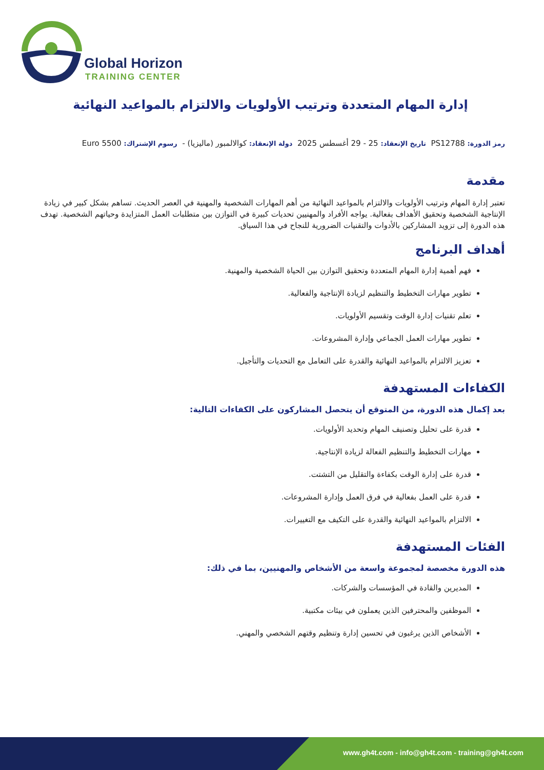Global Horizon
TRAINING CENTER
إدارة المهام المتعددة وترتيب الأولويات والالتزام بالمواعيد النهائية
رمز الدورة: PS12788 تاريخ الإنعقاد: 25 - 29 أغسطس 2025 دولة الإنعقاد: كوالالمبور (ماليزيا) - رسوم الإشتراك: 5500 Euro
مقدمة
تعتبر إدارة المهام وترتيب الأولويات والالتزام بالمواعيد النهائية من أهم المهارات الشخصية والمهنية في العصر الحديث. تساهم بشكل كبير في زيادة الإنتاجية الشخصية وتحقيق الأهداف بفعالية. يواجه الأفراد والمهنيين تحديات كبيرة في التوازن بين متطلبات العمل المتزايدة وحياتهم الشخصية. تهدف هذه الدورة إلى تزويد المشاركين بالأدوات والتقنيات الضرورية للنجاح في هذا السياق.
أهداف البرنامج
فهم أهمية إدارة المهام المتعددة وتحقيق التوازن بين الحياة الشخصية والمهنية.
تطوير مهارات التخطيط والتنظيم لزيادة الإنتاجية والفعالية.
تعلم تقنيات إدارة الوقت وتقسيم الأولويات.
تطوير مهارات العمل الجماعي وإدارة المشروعات.
تعزيز الالتزام بالمواعيد النهائية والقدرة على التعامل مع التحديات والتأجيل.
الكفاءات المستهدفة
بعد إكمال هذه الدورة، من المتوقع أن يتحصل المشاركون على الكفاءات التالية:
قدرة على تحليل وتصنيف المهام وتحديد الأولويات.
مهارات التخطيط والتنظيم الفعالة لزيادة الإنتاجية.
قدرة على إدارة الوقت بكفاءة والتقليل من التشتت.
قدرة على العمل بفعالية في فرق العمل وإدارة المشروعات.
الالتزام بالمواعيد النهائية والقدرة على التكيف مع التغييرات.
الفئات المستهدفة
هذه الدورة مخصصة لمجموعة واسعة من الأشخاص والمهنيين، بما في ذلك:
المديرين والقادة في المؤسسات والشركات.
الموظفين والمحترفين الذين يعملون في بيئات مكتبية.
الأشخاص الذين يرغبون في تحسين إدارة وتنظيم وقتهم الشخصي والمهني.
www.gh4t.com - info@gh4t.com - training@gh4t.com